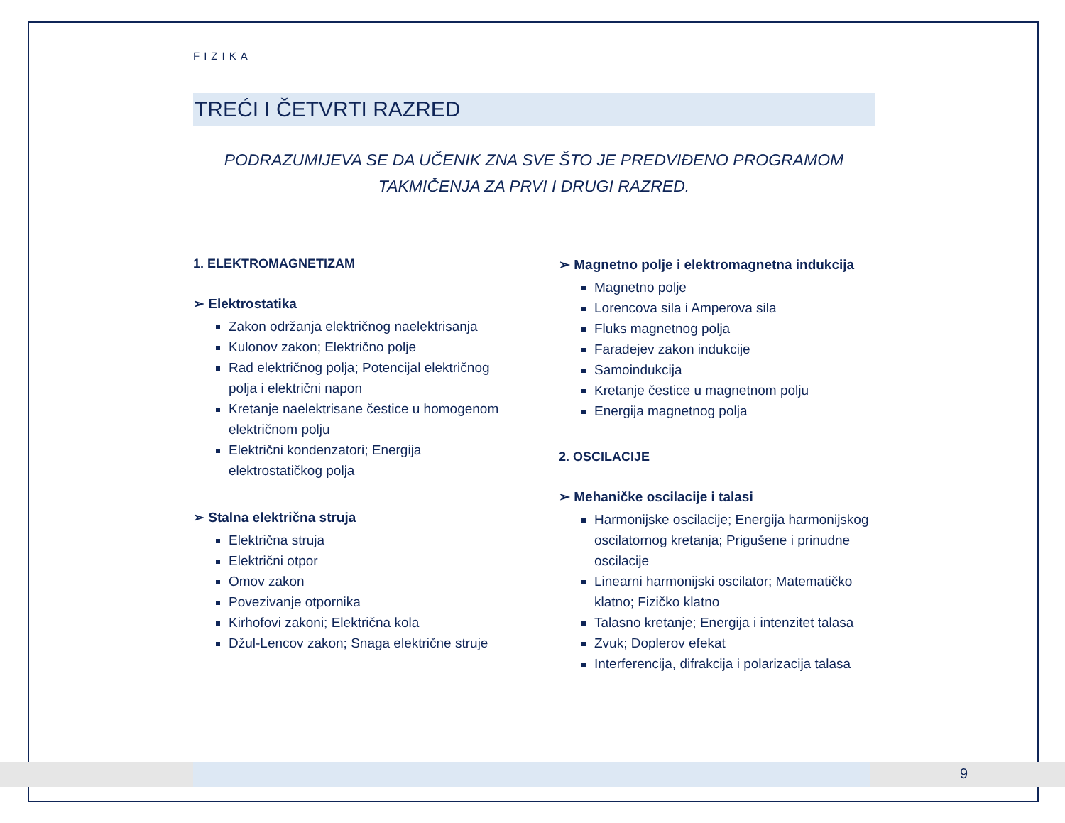FIZIKA
TREĆI I ČETVRTI RAZRED
PODRAZUMIJEVA SE DA UČENIK ZNA SVE ŠTO JE PREDVIĐENO PROGRAMOM
TAKMIČENJA ZA PRVI I DRUGI RAZRED.
1. ELEKTROMAGNETIZAM
➢ Elektrostatika
Zakon održanja električnog naelektrisanja
Kulonov zakon; Električno polje
Rad električnog polja; Potencijal električnog polja i električni napon
Kretanje naelektrisane čestice u homogenom električnom polju
Električni kondenzatori; Energija elektrostatičkog polja
➢ Stalna električna struja
Električna struja
Električni otpor
Omov zakon
Povezivanje otpornika
Kirhofovi zakoni; Električna kola
Džul-Lencov zakon; Snaga električne struje
➢ Magnetno polje i elektromagnetna indukcija
Magnetno polje
Lorencova sila i Amperova sila
Fluks magnetnog polja
Faradejev zakon indukcije
Samoindukcija
Kretanje čestice u magnetnom polju
Energija magnetnog polja
2. OSCILACIJE
➢ Mehaničke oscilacije i talasi
Harmonijske oscilacije; Energija harmonijskog oscilatornog kretanja; Prigušene i prinudne oscilacije
Linearni harmonijski oscilator; Matematičko klatno; Fizičko klatno
Talasno kretanje; Energija i intenzitet talasa
Zvuk; Doplerov efekat
Interferencija, difrakcija i polarizacija talasa
9